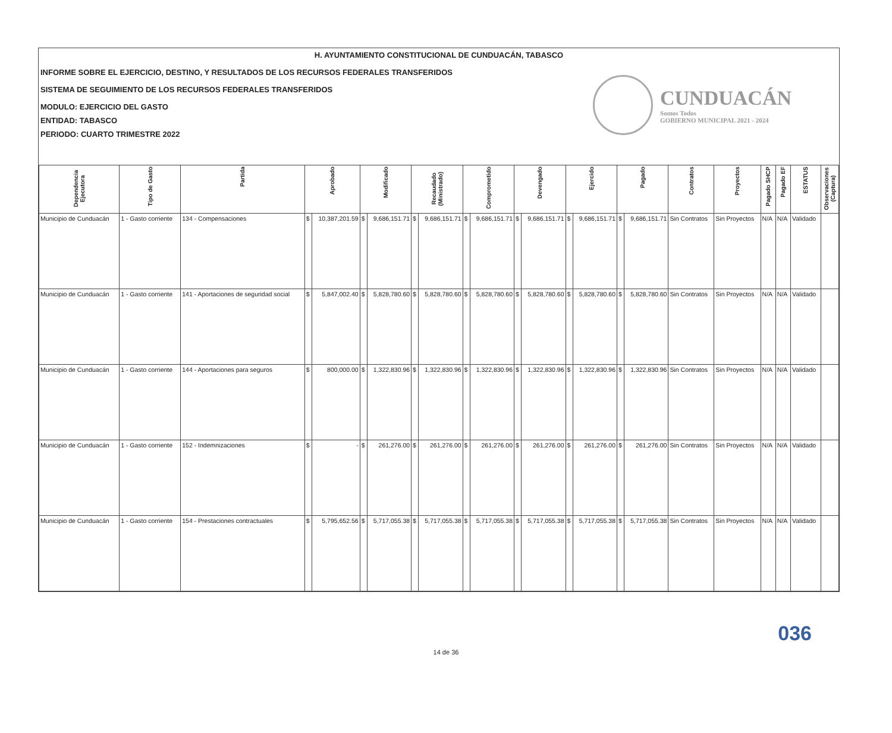H. AYUNTAMIENTO CONSTITUCIONAL DE CUNDUACÁN, TABASCO
INFORME SOBRE EL EJERCICIO, DESTINO, Y RESULTADOS DE LOS RECURSOS FEDERALES TRANSFERIDOS
SISTEMA DE SEGUIMIENTO DE LOS RECURSOS FEDERALES TRANSFERIDOS
MODULO: EJERCICIO DEL GASTO
ENTIDAD: TABASCO
PERIODO: CUARTO TRIMESTRE 2022
CUNDUACÁN
Somos Todos
GOBIERNO MUNICIPAL 2021 - 2024
| Dependencia Ejecutora | Tipo de Gasto | Partida | Aprobado | | Modificado | | Recaudado (Ministrado) | | Comprometido | | Devengado | | Ejercido | | Pagado | | Contratos | Proyectos | Pagado SHCP | Pagado EF | ESTATUS | Observaciones (Captura) |
| --- | --- | --- | --- | --- | --- | --- | --- | --- | --- | --- | --- | --- | --- | --- | --- | --- | --- | --- | --- | --- | --- | --- |
| Municipio de Cunduacán | 1 - Gasto corriente | 134 - Compensaciones | $ | 10,387,201.59 | $ | 9,686,151.71 | $ | 9,686,151.71 | $ | 9,686,151.71 | $ | 9,686,151.71 | $ | 9,686,151.71 | $ | 9,686,151.71 | Sin Contratos | Sin Proyectos | N/A | N/A | Validado | |
| Municipio de Cunduacán | 1 - Gasto corriente | 141 - Aportaciones de seguridad social | $ | 5,847,002.40 | $ | 5,828,780.60 | $ | 5,828,780.60 | $ | 5,828,780.60 | $ | 5,828,780.60 | $ | 5,828,780.60 | $ | 5,828,780.60 | Sin Contratos | Sin Proyectos | N/A | N/A | Validado | |
| Municipio de Cunduacán | 1 - Gasto corriente | 144 - Aportaciones para seguros | $ | 800,000.00 | $ | 1,322,830.96 | $ | 1,322,830.96 | $ | 1,322,830.96 | $ | 1,322,830.96 | $ | 1,322,830.96 | $ | 1,322,830.96 | Sin Contratos | Sin Proyectos | N/A | N/A | Validado | |
| Municipio de Cunduacán | 1 - Gasto corriente | 152 - Indemnizaciones | $ | - | $ | 261,276.00 | $ | 261,276.00 | $ | 261,276.00 | $ | 261,276.00 | $ | 261,276.00 | $ | 261,276.00 | Sin Contratos | Sin Proyectos | N/A | N/A | Validado | |
| Municipio de Cunduacán | 1 - Gasto corriente | 154 - Prestaciones contractuales | $ | 5,795,652.56 | $ | 5,717,055.38 | $ | 5,717,055.38 | $ | 5,717,055.38 | $ | 5,717,055.38 | $ | 5,717,055.38 | $ | 5,717,055.38 | Sin Contratos | Sin Proyectos | N/A | N/A | Validado | |
036
14 de 36